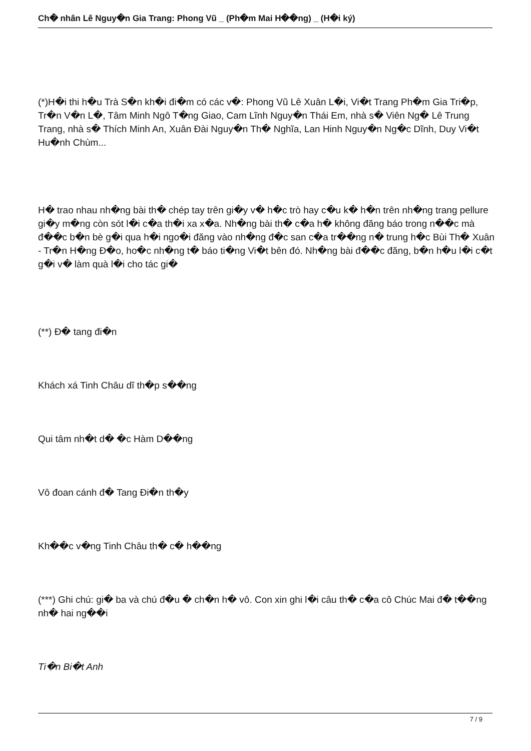Ch� nhân Lê Nguy�n Gia Trang: Phong Vũ _ (Ph�m Mai H��ng) _ (H�i ký)
(*)H�i thi h�u Trà S�n kh�i đi�m có các v�: Phong Vũ Lê Xuân L�i, Vi�t Trang Ph�m Gia Tri�p, Tr�n V�n L�, Tâm Minh Ngô T�ng Giao, Cam Lĩnh Nguy�n Thái Em, nhà s� Viên Ng� Lê Trung Trang, nhà s� Thích Minh An, Xuân Đài Nguy�n Th� Nghĩa, Lan Hinh Nguy�n Ng�c Dĩnh, Duy Vi�t Hu�nh Chùm...
H� trao nhau nh�ng bài th� chép tay trên gi�y v� h�c trò hay c�u k� h�n trên nh�ng trang pellure gi�y m�ng còn sót l�i c�a th�i xa x�a. Nh�ng bài th� c�a h� không đăng báo trong n��c mà đ��c b�n bè g�i qua h�i ngo�i đăng vào nh�ng đ�c san c�a tr��ng n� trung h�c Bùi Th� Xuân - Tr�n H�ng Đ�o, ho�c nh�ng t� báo ti�ng Vi�t bên đó. Nh�ng bài đ��c đăng, b�n h�u l�i c�t g�i v� làm quà l�i cho tác gi�
(**) Đ� tang đi�n
Khách xá Tinh Châu dĩ th�p s��ng
Qui tâm nh�t d� �c Hàm D��ng
Vô đoan cánh đ� Tang Đi�n th�y
Kh��c v�ng Tinh Châu th� c� h��ng
(***) Ghi chú: gi� ba và chú đ�u � ch�n h� vô. Con xin ghi l�i câu th� c�a cô Chúc Mai đ� t��ng nh� hai ng��i
Ti�n Bi�t Anh
7 / 9